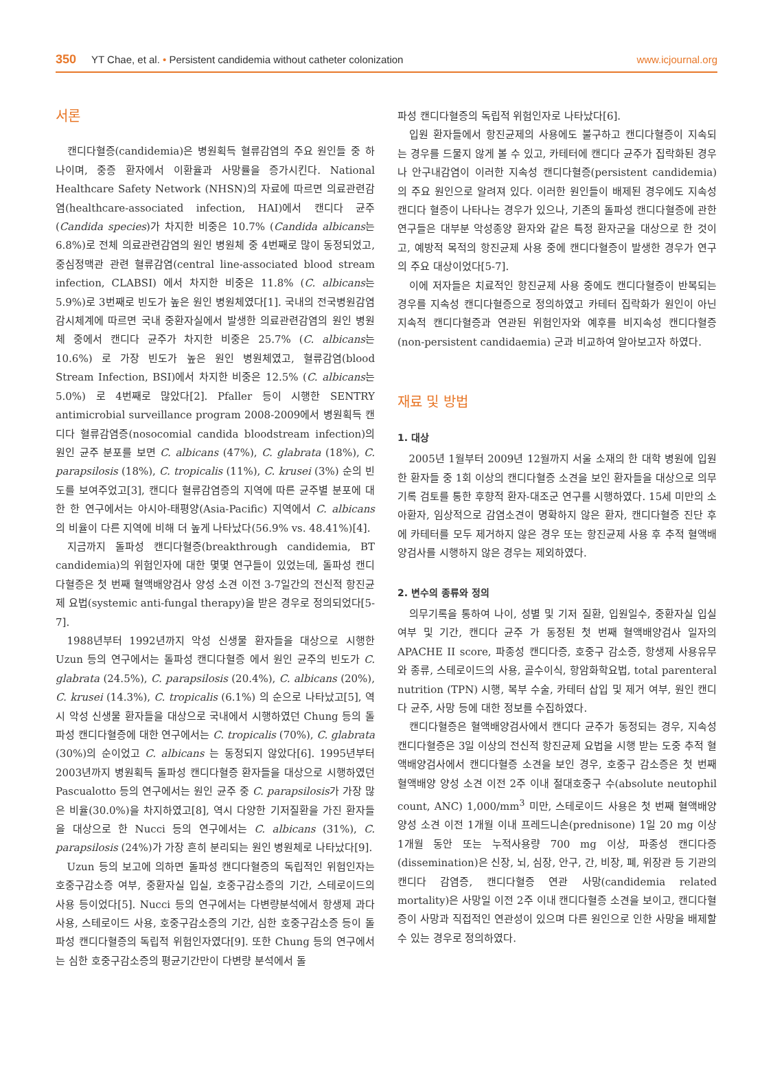350 YT Chae, et al. • Persistent candidemia without catheter colonization www.icjournal.org
서론
캔디다혈증(candidemia)은 병원획득 혈류감염의 주요 원인들 중 하나이며, 중증 환자에서 이환율과 사망률을 증가시킨다. National Healthcare Safety Network (NHSN)의 자료에 따르면 의료관련감염(healthcare-associated infection, HAI)에서 캔디다 균주(Candida species)가 차지한 비중은 10.7% (Candida albicans는 6.8%)로 전체 의료관련감염의 원인 병원체 중 4번째로 많이 동정되었고, 중심정맥관 관련 혈류감염(central line-associated blood stream infection, CLABSI) 에서 차지한 비중은 11.8% (C. albicans는 5.9%)로 3번째로 빈도가 높은 원인 병원체였다[1]. 국내의 전국병원감염감시체계에 따르면 국내 중환자실에서 발생한 의료관련감염의 원인 병원체 중에서 캔디다 균주가 차지한 비중은 25.7% (C. albicans는 10.6%) 로 가장 빈도가 높은 원인 병원체였고, 혈류감염(blood Stream Infection, BSI)에서 차지한 비중은 12.5% (C. albicans는 5.0%) 로 4번째로 많았다[2]. Pfaller 등이 시행한 SENTRY antimicrobial surveillance program 2008-2009에서 병원획득 캔디다 혈류감염증(nosocomial candida bloodstream infection)의 원인 균주 분포를 보면 C. albicans (47%), C. glabrata (18%), C. parapsilosis (18%), C. tropicalis (11%), C. krusei (3%) 순의 빈도를 보여주었고[3], 캔디다 혈류감염증의 지역에 따른 균주별 분포에 대한 한 연구에서는 아시아-태평양(Asia-Pacific) 지역에서 C. albicans 의 비율이 다른 지역에 비해 더 높게 나타났다(56.9% vs. 48.41%)[4].
지금까지 돌파성 캔디다혈증(breakthrough candidemia, BT candidemia)의 위험인자에 대한 몇몇 연구들이 있었는데, 돌파성 캔디다혈증은 첫 번째 혈액배양검사 양성 소견 이전 3-7일간의 전신적 항진균제 요법(systemic anti-fungal therapy)을 받은 경우로 정의되었다[5-7].
1988년부터 1992년까지 악성 신생물 환자들을 대상으로 시행한 Uzun 등의 연구에서는 돌파성 캔디다혈증 에서 원인 균주의 빈도가 C. glabrata (24.5%), C. parapsilosis (20.4%), C. albicans (20%), C. krusei (14.3%), C. tropicalis (6.1%) 의 순으로 나타났고[5], 역시 악성 신생물 환자들을 대상으로 국내에서 시행하였던 Chung 등의 돌파성 캔디다혈증에 대한 연구에서는 C. tropicalis (70%), C. glabrata (30%)의 순이었고 C. albicans 는 동정되지 않았다[6]. 1995년부터 2003년까지 병원획득 돌파성 캔디다혈증 환자들을 대상으로 시행하였던 Pascualotto 등의 연구에서는 원인 균주 중 C. parapsilosis가 가장 많은 비율(30.0%)을 차지하였고[8], 역시 다양한 기저질환을 가진 환자들을 대상으로 한 Nucci 등의 연구에서는 C. albicans (31%), C. parapsilosis (24%)가 가장 흔히 분리되는 원인 병원체로 나타났다[9].
Uzun 등의 보고에 의하면 돌파성 캔디다혈증의 독립적인 위험인자는 호중구감소증 여부, 중환자실 입실, 호중구감소증의 기간, 스테로이드의 사용 등이었다[5]. Nucci 등의 연구에서는 다변량분석에서 항생제 과다 사용, 스테로이드 사용, 호중구감소증의 기간, 심한 호중구감소증 등이 돌파성 캔디다혈증의 독립적 위험인자였다[9]. 또한 Chung 등의 연구에서는 심한 호중구감소증의 평균기간만이 다변량 분석에서 돌
파성 캔디다혈증의 독립적 위험인자로 나타났다[6].
입원 환자들에서 항진균제의 사용에도 불구하고 캔디다혈증이 지속되는 경우를 드물지 않게 볼 수 있고, 카테터에 캔디다 균주가 집락화된 경우나 안구내감염이 이러한 지속성 캔디다혈증(persistent candidemia)의 주요 원인으로 알려져 있다. 이러한 원인들이 배제된 경우에도 지속성 캔디다 혈증이 나타나는 경우가 있으나, 기존의 돌파성 캔디다혈증에 관한 연구들은 대부분 악성종양 환자와 같은 특정 환자군을 대상으로 한 것이고, 예방적 목적의 항진균제 사용 중에 캔디다혈증이 발생한 경우가 연구의 주요 대상이었다[5-7].
이에 저자들은 치료적인 항진균제 사용 중에도 캔디다혈증이 반복되는 경우를 지속성 캔디다혈증으로 정의하였고 카테터 집락화가 원인이 아닌 지속적 캔디다혈증과 연관된 위험인자와 예후를 비지속성 캔디다혈증(non-persistent candidaemia) 군과 비교하여 알아보고자 하였다.
재료 및 방법
1. 대상
2005년 1월부터 2009년 12월까지 서울 소재의 한 대학 병원에 입원한 환자들 중 1회 이상의 캔디다혈증 소견을 보인 환자들을 대상으로 의무기록 검토를 통한 후향적 환자-대조군 연구를 시행하였다. 15세 미만의 소아환자, 임상적으로 감염소견이 명확하지 않은 환자, 캔디다혈증 진단 후에 카테터를 모두 제거하지 않은 경우 또는 항진균제 사용 후 추적 혈액배양검사를 시행하지 않은 경우는 제외하였다.
2. 변수의 종류와 정의
의무기록을 통하여 나이, 성별 및 기저 질환, 입원일수, 중환자실 입실 여부 및 기간, 캔디다 균주 가 동정된 첫 번째 혈액배양검사 일자의 APACHE II score, 파종성 캔디다증, 호중구 감소증, 항생제 사용유무와 종류, 스테로이드의 사용, 골수이식, 항암화학요법, total parenteral nutrition (TPN) 시행, 복부 수술, 카테터 삽입 및 제거 여부, 원인 캔디다 균주, 사망 등에 대한 정보를 수집하였다.
캔디다혈증은 혈액배양검사에서 캔디다 균주가 동정되는 경우, 지속성 캔디다혈증은 3일 이상의 전신적 항진균제 요법을 시행 받는 도중 추적 혈액배양검사에서 캔디다혈증 소견을 보인 경우, 호중구 감소증은 첫 번째 혈액배양 양성 소견 이전 2주 이내 절대호중구 수(absolute neutophil count, ANC) 1,000/mm<sup>3</sup> 미만, 스테로이드 사용은 첫 번째 혈액배양 양성 소견 이전 1개월 이내 프레드니손(prednisone) 1일 20 mg 이상 1개월 동안 또는 누적사용량 700 mg 이상, 파종성 캔디다증(dissemination)은 신장, 뇌, 심장, 안구, 간, 비장, 폐, 위장관 등 기관의 캔디다 감염증, 캔디다혈증 연관 사망(candidemia related mortality)은 사망일 이전 2주 이내 캔디다혈증 소견을 보이고, 캔디다혈증이 사망과 직접적인 연관성이 있으며 다른 원인으로 인한 사망을 배제할 수 있는 경우로 정의하였다.